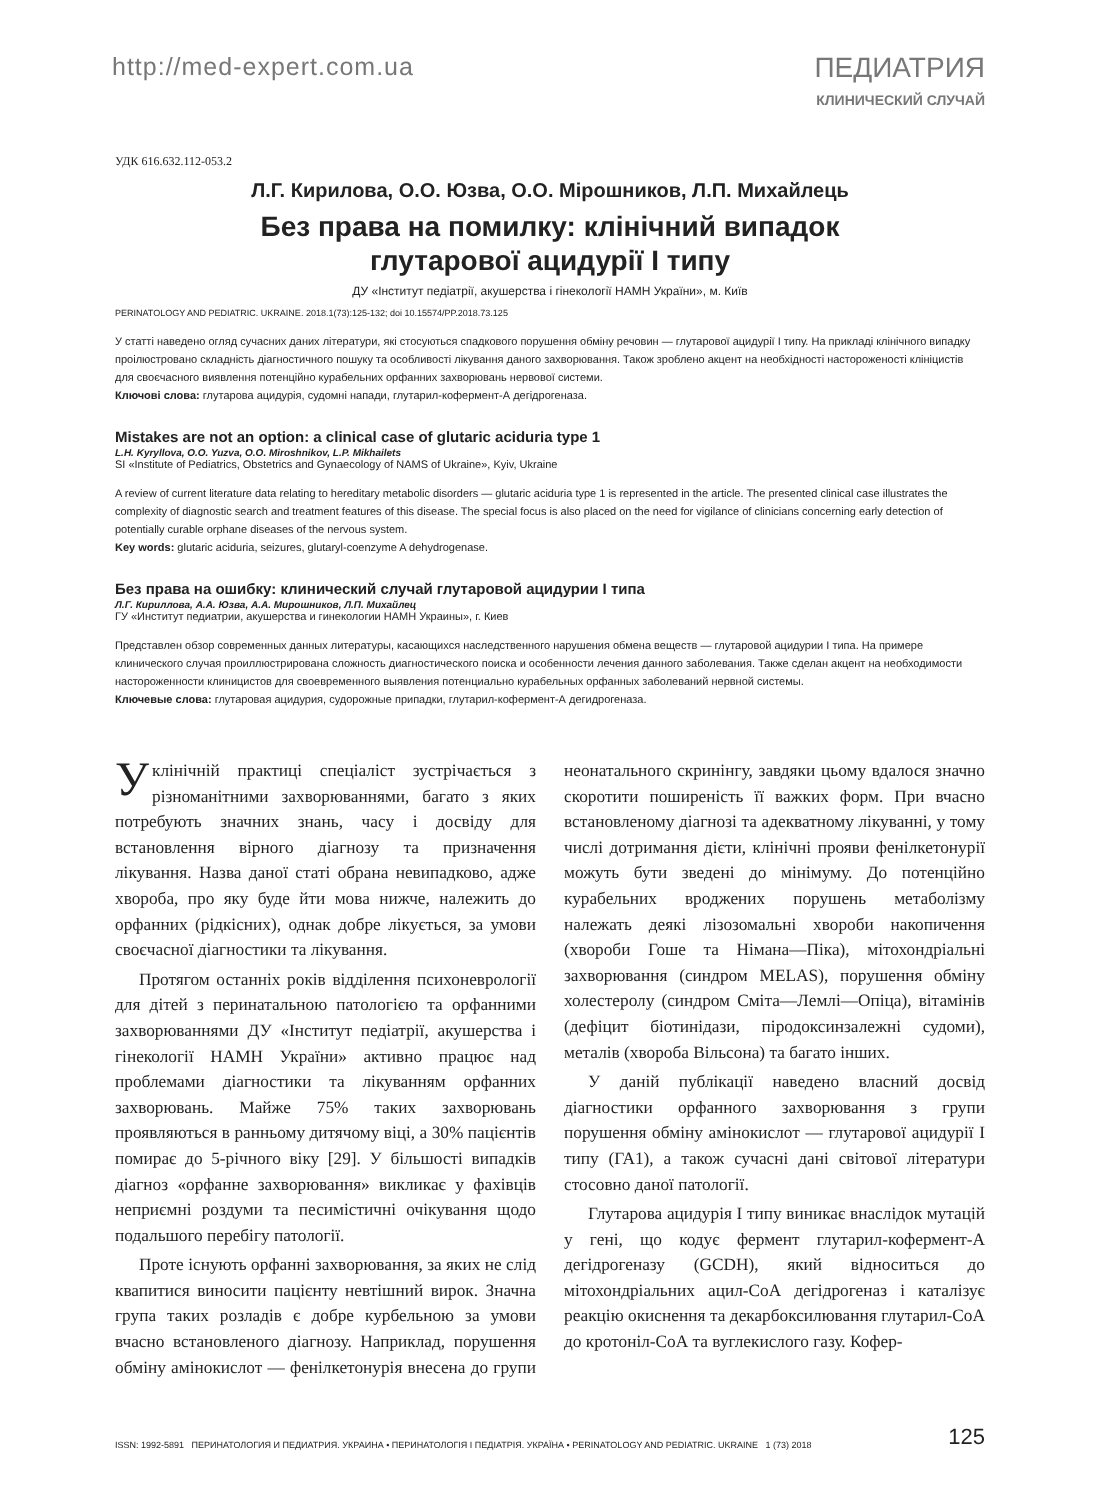http://med-expert.com.ua ПЕДИАТРИЯ
КЛИНИЧЕСКИЙ СЛУЧАЙ
УДК 616.632.112-053.2
Л.Г. Кирилова, О.О. Юзва, О.О. Мірошников, Л.П. Михайлець
Без права на помилку: клінічний випадок
глутарової ацидурії І типу
ДУ «Інститут педіатрії, акушерства і гінекології НАМН України», м. Київ
PERINATOLOGY AND PEDIATRIC. UKRAINE. 2018.1(73):125-132; doi 10.15574/PP.2018.73.125
У статті наведено огляд сучасних даних літератури, які стосуються спадкового порушення обміну речовин — глутарової ацидурії І типу. На прикладі клінічного випадку проілюстровано складність діагностичного пошуку та особливості лікування даного захворювання. Також зроблено акцент на необхідності настороженості клініцистів для своєчасного виявлення потенційно курабельних орфанних захворювань нервової системи.
Ключові слова: глутарова ацидурія, судомні напади, глутарил-кофермент-А дегідрогеназа.
Mistakes are not an option: a clinical case of glutaric aciduria type 1
L.H. Kyryllova, O.O. Yuzva, O.O. Miroshnikov, L.P. Mikhailets
SI «Institute of Pediatrics, Obstetrics and Gynaecology of NAMS of Ukraine», Kyiv, Ukraine
A review of current literature data relating to hereditary metabolic disorders — glutaric aciduria type 1 is represented in the article. The presented clinical case illustrates the complexity of diagnostic search and treatment features of this disease. The special focus is also placed on the need for vigilance of clinicians concerning early detection of potentially curable orphane diseases of the nervous system.
Key words: glutaric aciduria, seizures, glutaryl-coenzyme A dehydrogenase.
Без права на ошибку: клинический случай глутаровой ацидурии І типа
Л.Г. Кириллова, А.А. Юзва, А.А. Мирошников, Л.П. Михайлец
ГУ «Институт педиатрии, акушерства и гинекологии НАМН Украины», г. Киев
Представлен обзор современных данных литературы, касающихся наследственного нарушения обмена веществ — глутаровой ацидурии І типа. На примере клинического случая проиллюстрирована сложность диагностического поиска и особенности лечения данного заболевания. Также сделан акцент на необходимости настороженности клиницистов для своевременного выявления потенциально курабельных орфанных заболеваний нервной системы.
Ключевые слова: глутаровая ацидурия, судорожные припадки, глутарил-кофермент-А дегидрогеназа.
Уклінічній практиці спеціаліст зустрічається з різноманітними захворюваннями, багато з яких потребують значних знань, часу і досвіду для встановлення вірного діагнозу та призначення лікування. Назва даної статі обрана невипадково, адже хвороба, про яку буде йти мова нижче, належить до орфанних (рідкісних), однак добре лікується, за умови своєчасної діагностики та лікування.
Протягом останніх років відділення психоневрології для дітей з перинатальною патологією та орфанними захворюваннями ДУ «Інститут педіатрії, акушерства і гінекології НАМН України» активно працює над проблемами діагностики та лікуванням орфанних захворювань. Майже 75% таких захворювань проявляються в ранньому дитячому віці, а 30% пацієнтів помирає до 5-річного віку [29]. У більшості випадків діагноз «орфанне захворювання» викликає у фахівців неприємні роздуми та песимістичні очікування щодо подальшого перебігу патології.
Проте існують орфанні захворювання, за яких не слід квапитися виносити пацієнту невтішний вирок. Значна група таких розладів є добре курбельною за умови вчасно встановленого діагнозу. Наприклад, порушення обміну амінокислот — фенілкетонурія внесена до групи неонатального скринінгу, завдяки цьому вдалося значно скоротити поширеність її важких форм. При вчасно встановленому діагнозі та адекватному лікуванні, у тому числі дотримання дієти, клінічні прояви фенілкетонурії можуть бути зведені до мінімуму. До потенційно курабельних вроджених порушень метаболізму належать деякі лізозомальні хвороби накопичення (хвороби Гоше та Німана—Піка), мітохондріальні захворювання (синдром MELAS), порушення обміну холестеролу (синдром Сміта—Лемлі—Опіца), вітамінів (дефіцит біотинідази, піродоксинзалежні судоми), металів (хвороба Вільсона) та багато інших.
У даній публікації наведено власний досвід діагностики орфанного захворювання з групи порушення обміну амінокислот — глутарової ацидурії І типу (ГА1), а також сучасні дані світової літератури стосовно даної патології.
Глутарова ацидурія І типу виникає внаслідок мутацій у гені, що кодує фермент глутарил-кофермент-А дегідрогеназу (GCDH), який відноситься до мітохондріальних ацил-СоА дегідрогеназ і каталізує реакцію окиснення та декарбоксилювання глутарил-СоА до кротоніл-СоА та вуглекислого газу. Кофер-
ISSN: 1992-5891 ПЕРИНАТОЛОГИЯ И ПЕДИАТРИЯ. УКРАИНА • ПЕРИНАТОЛОГІЯ І ПЕДІАТРІЯ. УКРАЇНА • PERINATOLOGY AND PEDIATRIC. UKRAINE 1 (73) 2018 125